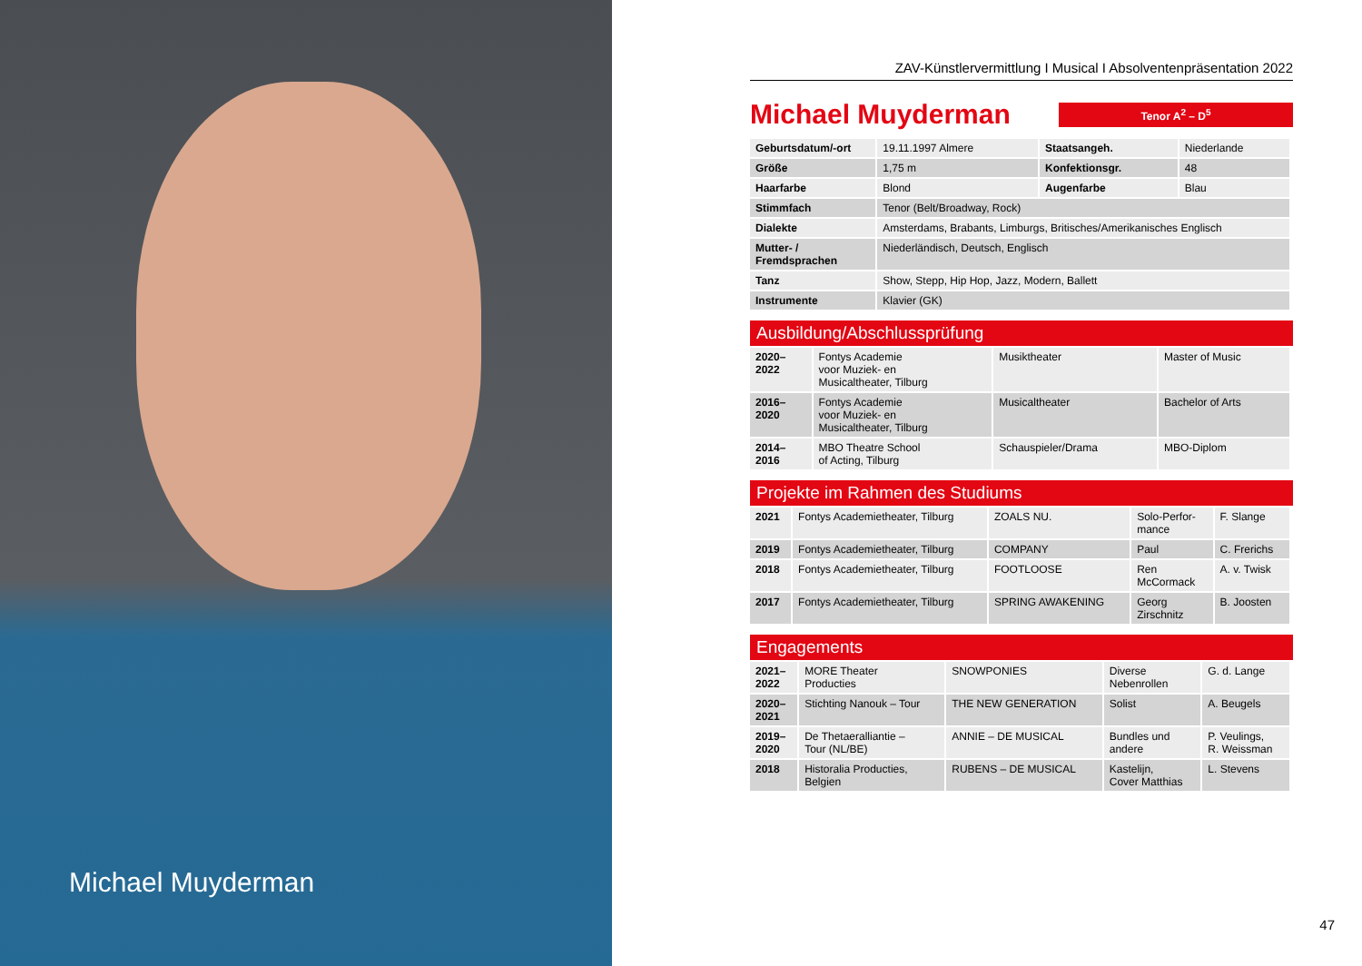Michael Muyderman
ZAV-Künstlervermittlung I Musical I Absolventenpräsentation 2022
Michael Muyderman
Tenor A<sup>2</sup> – D<sup>5</sup>
| Geburtsdatum/-ort | 19.11.1997 Almere | Staatsangeh. | Niederlande |
| Größe | 1,75 m | Konfektionsgr. | 48 |
| Haarfarbe | Blond | Augenfarbe | Blau |
| Stimmfach | Tenor (Belt/Broadway, Rock) | | |
| Dialekte | Amsterdams, Brabants, Limburgs, Britisches/Amerikanisches Englisch | | |
| Mutter- / Fremdsprachen | Niederländisch, Deutsch, Englisch | | |
| Tanz | Show, Stepp, Hip Hop, Jazz, Modern, Ballett | | |
| Instrumente | Klavier (GK) | | |
Ausbildung/Abschlussprüfung
| 2020– 2022 | Fontys Academie voor Muziek- en Musicaltheater, Tilburg | Musiktheater | Master of Music |
| 2016– 2020 | Fontys Academie voor Muziek- en Musicaltheater, Tilburg | Musicaltheater | Bachelor of Arts |
| 2014– 2016 | MBO Theatre School of Acting, Tilburg | Schauspieler/Drama | MBO-Diplom |
Projekte im Rahmen des Studiums
| 2021 | Fontys Academietheater, Tilburg | ZOALS NU. | Solo-Perfor- mance | F. Slange |
| 2019 | Fontys Academietheater, Tilburg | COMPANY | Paul | C. Frerichs |
| 2018 | Fontys Academietheater, Tilburg | FOOTLOOSE | Ren McCormack | A. v. Twisk |
| 2017 | Fontys Academietheater, Tilburg | SPRING AWAKENING | Georg Zirschnitz | B. Joosten |
Engagements
| 2021– 2022 | MORE Theater Producties | SNOWPONIES | Diverse Nebenrollen | G. d. Lange |
| 2020– 2021 | Stichting Nanouk – Tour | THE NEW GENERATION | Solist | A. Beugels |
| 2019– 2020 | De Thetaeralliantie – Tour (NL/BE) | ANNIE – DE MUSICAL | Bundles und andere | P. Veulings, R. Weissman |
| 2018 | Historalia Producties, Belgien | RUBENS – DE MUSICAL | Kastelijn, Cover Matthias | L. Stevens |
47